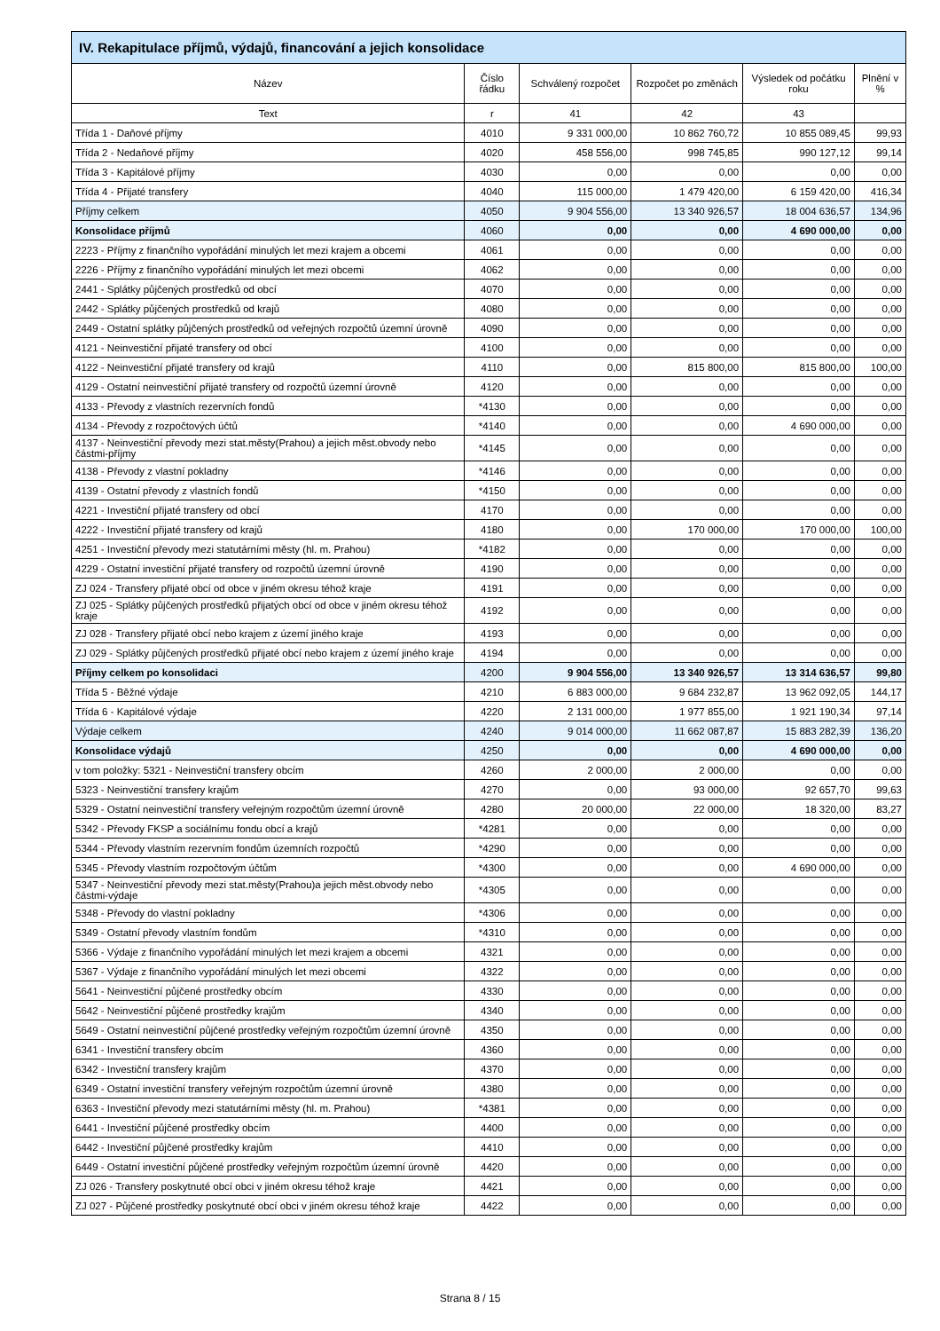IV. Rekapitulace příjmů, výdajů, financování a jejich konsolidace
| Název | Číslo řádku | Schválený rozpočet | Rozpočet po změnách | Výsledek od počátku roku | Plnění v % |
| --- | --- | --- | --- | --- | --- |
| Text | r | 41 | 42 | 43 | |
| Třída 1 - Daňové příjmy | 4010 | 9 331 000,00 | 10 862 760,72 | 10 855 089,45 | 99,93 |
| Třída 2 - Nedaňové příjmy | 4020 | 458 556,00 | 998 745,85 | 990 127,12 | 99,14 |
| Třída 3 - Kapitálové příjmy | 4030 | 0,00 | 0,00 | 0,00 | 0,00 |
| Třída 4 - Přijaté transfery | 4040 | 115 000,00 | 1 479 420,00 | 6 159 420,00 | 416,34 |
| Příjmy celkem | 4050 | 9 904 556,00 | 13 340 926,57 | 18 004 636,57 | 134,96 |
| Konsolidace příjmů | 4060 | 0,00 | 0,00 | 4 690 000,00 | 0,00 |
| 2223 - Příjmy z finančního vypořádání minulých let mezi krajem a obcemi | 4061 | 0,00 | 0,00 | 0,00 | 0,00 |
| 2226 - Příjmy z finančního vypořádání minulých let mezi obcemi | 4062 | 0,00 | 0,00 | 0,00 | 0,00 |
| 2441 - Splátky půjčených prostředků od obcí | 4070 | 0,00 | 0,00 | 0,00 | 0,00 |
| 2442 - Splátky půjčených prostředků od krajů | 4080 | 0,00 | 0,00 | 0,00 | 0,00 |
| 2449 - Ostatní splátky půjčených prostředků od veřejných rozpočtů územní úrovně | 4090 | 0,00 | 0,00 | 0,00 | 0,00 |
| 4121 - Neinvestiční přijaté transfery od obcí | 4100 | 0,00 | 0,00 | 0,00 | 0,00 |
| 4122 - Neinvestiční přijaté transfery od krajů | 4110 | 0,00 | 815 800,00 | 815 800,00 | 100,00 |
| 4129 - Ostatní neinvestiční přijaté transfery od rozpočtů územní úrovně | 4120 | 0,00 | 0,00 | 0,00 | 0,00 |
| 4133 - Převody z vlastních rezervních fondů | *4130 | 0,00 | 0,00 | 0,00 | 0,00 |
| 4134 - Převody z rozpočtových účtů | *4140 | 0,00 | 0,00 | 4 690 000,00 | 0,00 |
| 4137 - Neinvestiční převody mezi stat.městy(Prahou) a jejich měst.obvody nebo částmi-příjmy | *4145 | 0,00 | 0,00 | 0,00 | 0,00 |
| 4138 - Převody z vlastní pokladny | *4146 | 0,00 | 0,00 | 0,00 | 0,00 |
| 4139 - Ostatní převody z vlastních fondů | *4150 | 0,00 | 0,00 | 0,00 | 0,00 |
| 4221 - Investiční přijaté transfery od obcí | 4170 | 0,00 | 0,00 | 0,00 | 0,00 |
| 4222 - Investiční přijaté transfery od krajů | 4180 | 0,00 | 170 000,00 | 170 000,00 | 100,00 |
| 4251 - Investiční převody mezi statutárními městy (hl. m. Prahou) | *4182 | 0,00 | 0,00 | 0,00 | 0,00 |
| 4229 - Ostatní investiční přijaté transfery od rozpočtů územní úrovně | 4190 | 0,00 | 0,00 | 0,00 | 0,00 |
| ZJ 024 - Transfery přijaté obcí od obce v jiném okresu téhož kraje | 4191 | 0,00 | 0,00 | 0,00 | 0,00 |
| ZJ 025 - Splátky půjčených prostředků přijatých obcí od obce v jiném okresu téhož kraje | 4192 | 0,00 | 0,00 | 0,00 | 0,00 |
| ZJ 028 - Transfery přijaté obcí nebo krajem z území jiného kraje | 4193 | 0,00 | 0,00 | 0,00 | 0,00 |
| ZJ 029 - Splátky půjčených prostředků přijaté obcí nebo krajem z území jiného kraje | 4194 | 0,00 | 0,00 | 0,00 | 0,00 |
| Příjmy celkem po konsolidaci | 4200 | 9 904 556,00 | 13 340 926,57 | 13 314 636,57 | 99,80 |
| Třída 5 - Běžné výdaje | 4210 | 6 883 000,00 | 9 684 232,87 | 13 962 092,05 | 144,17 |
| Třída 6 - Kapitálové výdaje | 4220 | 2 131 000,00 | 1 977 855,00 | 1 921 190,34 | 97,14 |
| Výdaje celkem | 4240 | 9 014 000,00 | 11 662 087,87 | 15 883 282,39 | 136,20 |
| Konsolidace výdajů | 4250 | 0,00 | 0,00 | 4 690 000,00 | 0,00 |
| v tom položky: 5321 - Neinvestiční transfery obcím | 4260 | 2 000,00 | 2 000,00 | 0,00 | 0,00 |
| 5323 - Neinvestiční transfery krajům | 4270 | 0,00 | 93 000,00 | 92 657,70 | 99,63 |
| 5329 - Ostatní neinvestiční transfery veřejným rozpočtům územní úrovně | 4280 | 20 000,00 | 22 000,00 | 18 320,00 | 83,27 |
| 5342 - Převody FKSP a sociálnímu fondu obcí a krajů | *4281 | 0,00 | 0,00 | 0,00 | 0,00 |
| 5344 - Převody vlastním rezervním fondům územních rozpočtů | *4290 | 0,00 | 0,00 | 0,00 | 0,00 |
| 5345 - Převody vlastním rozpočtovým účtům | *4300 | 0,00 | 0,00 | 4 690 000,00 | 0,00 |
| 5347 - Neinvestiční převody mezi stat.městy(Prahou)a jejich měst.obvody nebo částmi-výdaje | *4305 | 0,00 | 0,00 | 0,00 | 0,00 |
| 5348 - Převody do vlastní pokladny | *4306 | 0,00 | 0,00 | 0,00 | 0,00 |
| 5349 - Ostatní převody vlastním fondům | *4310 | 0,00 | 0,00 | 0,00 | 0,00 |
| 5366 - Výdaje z finančního vypořádání minulých let mezi krajem a obcemi | 4321 | 0,00 | 0,00 | 0,00 | 0,00 |
| 5367 - Výdaje z finančního vypořádání minulých let mezi obcemi | 4322 | 0,00 | 0,00 | 0,00 | 0,00 |
| 5641 - Neinvestiční půjčené prostředky obcím | 4330 | 0,00 | 0,00 | 0,00 | 0,00 |
| 5642 - Neinvestiční půjčené prostředky krajům | 4340 | 0,00 | 0,00 | 0,00 | 0,00 |
| 5649 - Ostatní neinvestiční půjčené prostředky veřejným rozpočtům územní úrovně | 4350 | 0,00 | 0,00 | 0,00 | 0,00 |
| 6341 - Investiční transfery obcím | 4360 | 0,00 | 0,00 | 0,00 | 0,00 |
| 6342 - Investiční transfery krajům | 4370 | 0,00 | 0,00 | 0,00 | 0,00 |
| 6349 - Ostatní investiční transfery veřejným rozpočtům územní úrovně | 4380 | 0,00 | 0,00 | 0,00 | 0,00 |
| 6363 - Investiční převody mezi statutárními městy (hl. m. Prahou) | *4381 | 0,00 | 0,00 | 0,00 | 0,00 |
| 6441 - Investiční půjčené prostředky obcím | 4400 | 0,00 | 0,00 | 0,00 | 0,00 |
| 6442 - Investiční půjčené prostředky krajům | 4410 | 0,00 | 0,00 | 0,00 | 0,00 |
| 6449 - Ostatní investiční půjčené prostředky veřejným rozpočtům územní úrovně | 4420 | 0,00 | 0,00 | 0,00 | 0,00 |
| ZJ 026 - Transfery poskytnuté obcí obci v jiném okresu téhož kraje | 4421 | 0,00 | 0,00 | 0,00 | 0,00 |
| ZJ 027 - Půjčené prostředky poskytnuté obcí obci v jiném okresu téhož kraje | 4422 | 0,00 | 0,00 | 0,00 | 0,00 |
Strana 8 / 15